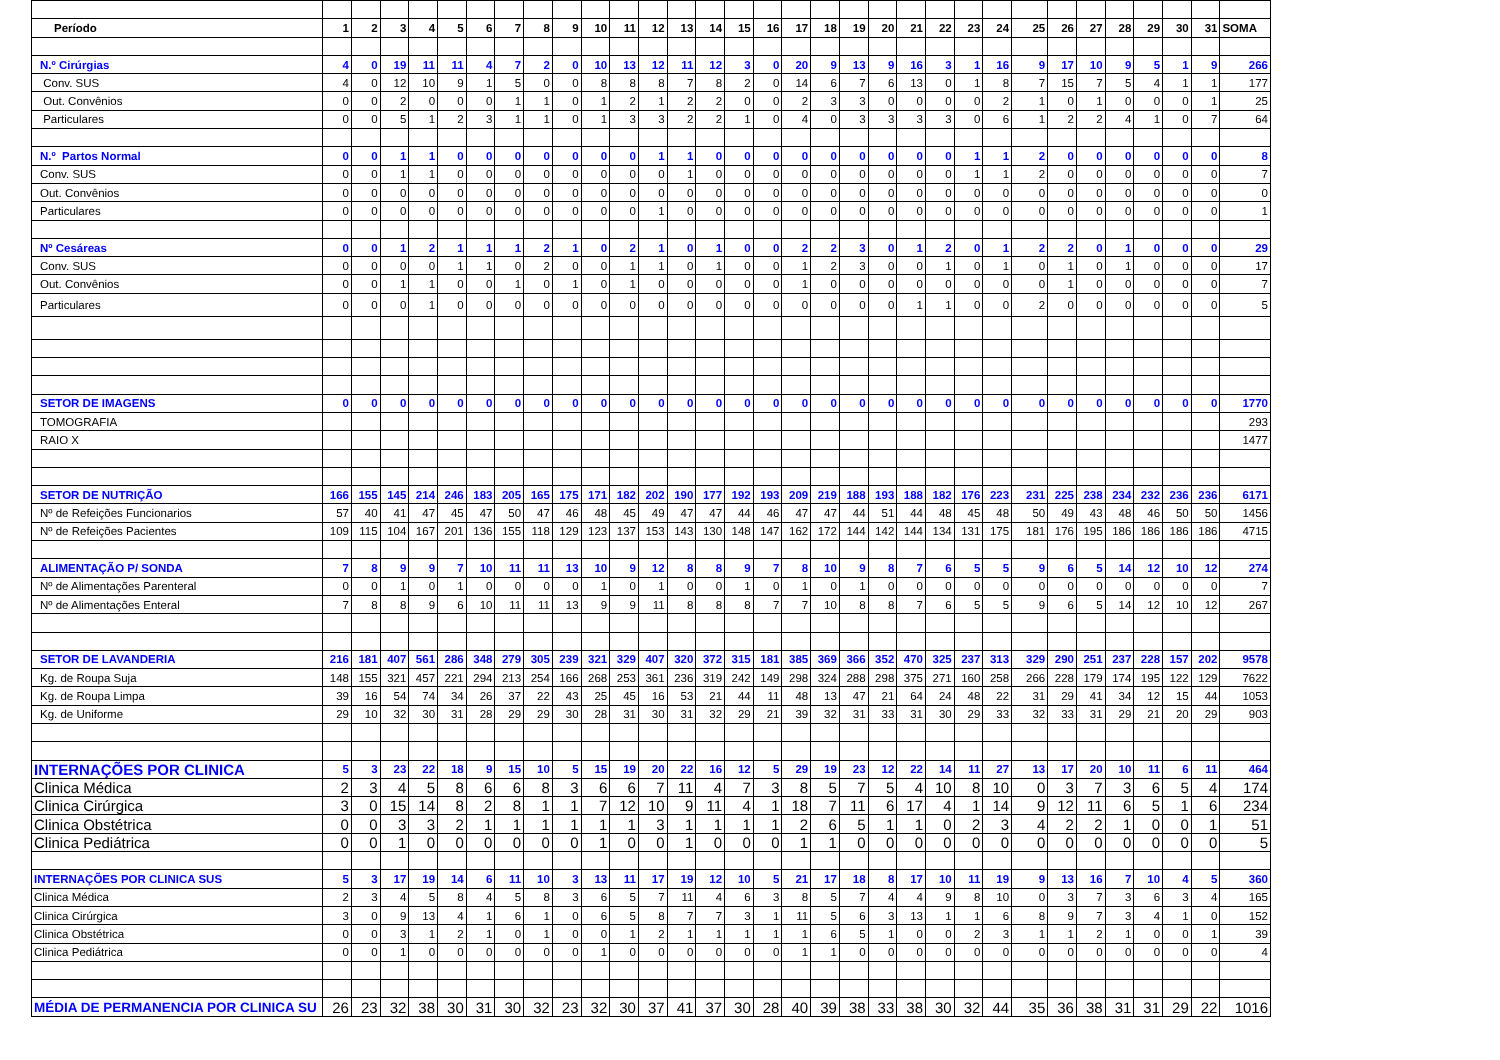| Período | 1 | 2 | 3 | 4 | 5 | 6 | 7 | 8 | 9 | 10 | 11 | 12 | 13 | 14 | 15 | 16 | 17 | 18 | 19 | 20 | 21 | 22 | 23 | 24 | 25 | 26 | 27 | 28 | 29 | 30 | 31 | SOMA |
| --- | --- | --- | --- | --- | --- | --- | --- | --- | --- | --- | --- | --- | --- | --- | --- | --- | --- | --- | --- | --- | --- | --- | --- | --- | --- | --- | --- | --- | --- | --- | --- | --- |
| N.º Cirúrgias | 4 | 0 | 19 | 11 | 11 | 4 | 7 | 2 | 0 | 10 | 13 | 12 | 11 | 12 | 3 | 0 | 20 | 9 | 13 | 9 | 16 | 3 | 1 | 16 | 9 | 17 | 10 | 9 | 5 | 1 | 9 | 266 |
| Conv. SUS | 4 | 0 | 12 | 10 | 9 | 1 | 5 | 0 | 0 | 8 | 8 | 8 | 7 | 8 | 2 | 0 | 14 | 6 | 7 | 6 | 13 | 0 | 1 | 8 | 7 | 15 | 7 | 5 | 4 | 1 | 1 | 177 |
| Out. Convênios | 0 | 0 | 2 | 0 | 0 | 0 | 1 | 1 | 0 | 1 | 2 | 1 | 2 | 2 | 0 | 0 | 2 | 3 | 3 | 0 | 0 | 0 | 0 | 2 | 1 | 0 | 1 | 0 | 0 | 0 | 1 | 25 |
| Particulares | 0 | 0 | 5 | 1 | 2 | 3 | 1 | 1 | 0 | 1 | 3 | 3 | 2 | 2 | 1 | 0 | 4 | 0 | 3 | 3 | 3 | 3 | 0 | 6 | 1 | 2 | 2 | 4 | 1 | 0 | 7 | 64 |
| N.º Partos Normal | 0 | 0 | 1 | 1 | 0 | 0 | 0 | 0 | 0 | 0 | 0 | 1 | 1 | 0 | 0 | 0 | 0 | 0 | 0 | 0 | 0 | 0 | 1 | 1 | 2 | 0 | 0 | 0 | 0 | 0 | 0 | 8 |
| Conv. SUS | 0 | 0 | 1 | 1 | 0 | 0 | 0 | 0 | 0 | 0 | 0 | 0 | 1 | 0 | 0 | 0 | 0 | 0 | 0 | 0 | 0 | 0 | 1 | 1 | 2 | 0 | 0 | 0 | 0 | 0 | 0 | 7 |
| Out. Convênios | 0 | 0 | 0 | 0 | 0 | 0 | 0 | 0 | 0 | 0 | 0 | 0 | 0 | 0 | 0 | 0 | 0 | 0 | 0 | 0 | 0 | 0 | 0 | 0 | 0 | 0 | 0 | 0 | 0 | 0 | 0 | 0 |
| Particulares | 0 | 0 | 0 | 0 | 0 | 0 | 0 | 0 | 0 | 0 | 0 | 1 | 0 | 0 | 0 | 0 | 0 | 0 | 0 | 0 | 0 | 0 | 0 | 0 | 0 | 0 | 0 | 0 | 0 | 0 | 0 | 1 |
| Nº Cesáreas | 0 | 0 | 1 | 2 | 1 | 1 | 1 | 2 | 1 | 0 | 2 | 1 | 0 | 1 | 0 | 0 | 2 | 2 | 3 | 0 | 1 | 2 | 0 | 1 | 2 | 2 | 0 | 1 | 0 | 0 | 0 | 29 |
| Conv. SUS | 0 | 0 | 0 | 0 | 1 | 1 | 0 | 2 | 0 | 0 | 1 | 1 | 0 | 1 | 0 | 0 | 1 | 2 | 3 | 0 | 0 | 1 | 0 | 1 | 0 | 1 | 0 | 1 | 0 | 0 | 0 | 17 |
| Out. Convênios | 0 | 0 | 1 | 1 | 0 | 0 | 1 | 0 | 1 | 0 | 1 | 0 | 0 | 0 | 0 | 0 | 1 | 0 | 0 | 0 | 0 | 0 | 0 | 0 | 0 | 1 | 0 | 0 | 0 | 0 | 0 | 7 |
| Particulares | 0 | 0 | 0 | 1 | 0 | 0 | 0 | 0 | 0 | 0 | 0 | 0 | 0 | 0 | 0 | 0 | 0 | 0 | 0 | 0 | 1 | 1 | 0 | 0 | 2 | 0 | 0 | 0 | 0 | 0 | 0 | 5 |
| SETOR DE IMAGENS | 0 | 0 | 0 | 0 | 0 | 0 | 0 | 0 | 0 | 0 | 0 | 0 | 0 | 0 | 0 | 0 | 0 | 0 | 0 | 0 | 0 | 0 | 0 | 0 | 0 | 0 | 0 | 0 | 0 | 0 | 0 | 1770 |
| TOMOGRAFIA | | | | | | | | | | | | | | | | | | | | | | | | | | | | | | | | 293 |
| RAIO X | | | | | | | | | | | | | | | | | | | | | | | | | | | | | | | | 1477 |
| SETOR DE NUTRIÇÃO | 166 | 155 | 145 | 214 | 246 | 183 | 205 | 165 | 175 | 171 | 182 | 202 | 190 | 177 | 192 | 193 | 209 | 219 | 188 | 193 | 188 | 182 | 176 | 223 | 231 | 225 | 238 | 234 | 232 | 236 | 236 | 6171 |
| Nº de Refeições Funcionarios | 57 | 40 | 41 | 47 | 45 | 47 | 50 | 47 | 46 | 48 | 45 | 49 | 47 | 47 | 44 | 46 | 47 | 47 | 44 | 51 | 44 | 48 | 45 | 48 | 50 | 49 | 43 | 48 | 46 | 50 | 50 | 1456 |
| Nº de Refeições Pacientes | 109 | 115 | 104 | 167 | 201 | 136 | 155 | 118 | 129 | 123 | 137 | 153 | 143 | 130 | 148 | 147 | 162 | 172 | 144 | 142 | 144 | 134 | 131 | 175 | 181 | 176 | 195 | 186 | 186 | 186 | 186 | 4715 |
| ALIMENTAÇÃO P/ SONDA | 7 | 8 | 9 | 9 | 7 | 10 | 11 | 11 | 13 | 10 | 9 | 12 | 8 | 8 | 9 | 7 | 8 | 10 | 9 | 8 | 7 | 6 | 5 | 5 | 9 | 6 | 5 | 14 | 12 | 10 | 12 | 274 |
| Nº de Alimentações Parenteral | 0 | 0 | 1 | 0 | 1 | 0 | 0 | 0 | 0 | 1 | 0 | 1 | 0 | 0 | 1 | 0 | 1 | 0 | 1 | 0 | 0 | 0 | 0 | 0 | 0 | 0 | 0 | 0 | 0 | 0 | 0 | 7 |
| Nº de Alimentações Enteral | 7 | 8 | 8 | 9 | 6 | 10 | 11 | 11 | 13 | 9 | 9 | 11 | 8 | 8 | 8 | 7 | 7 | 10 | 8 | 8 | 7 | 6 | 5 | 5 | 9 | 6 | 5 | 14 | 12 | 10 | 12 | 267 |
| SETOR DE LAVANDERIA | 216 | 181 | 407 | 561 | 286 | 348 | 279 | 305 | 239 | 321 | 329 | 407 | 320 | 372 | 315 | 181 | 385 | 369 | 366 | 352 | 470 | 325 | 237 | 313 | 329 | 290 | 251 | 237 | 228 | 157 | 202 | 9578 |
| Kg. de Roupa Suja | 148 | 155 | 321 | 457 | 221 | 294 | 213 | 254 | 166 | 268 | 253 | 361 | 236 | 319 | 242 | 149 | 298 | 324 | 288 | 298 | 375 | 271 | 160 | 258 | 266 | 228 | 179 | 174 | 195 | 122 | 129 | 7622 |
| Kg. de Roupa Limpa | 39 | 16 | 54 | 74 | 34 | 26 | 37 | 22 | 43 | 25 | 45 | 16 | 53 | 21 | 44 | 11 | 48 | 13 | 47 | 21 | 64 | 24 | 48 | 22 | 31 | 29 | 41 | 34 | 12 | 15 | 44 | 1053 |
| Kg. de Uniforme | 29 | 10 | 32 | 30 | 31 | 28 | 29 | 29 | 30 | 28 | 31 | 30 | 31 | 32 | 29 | 21 | 39 | 32 | 31 | 33 | 31 | 30 | 29 | 33 | 32 | 33 | 31 | 29 | 21 | 20 | 29 | 903 |
| INTERNAÇÕES POR CLINICA | 5 | 3 | 23 | 22 | 18 | 9 | 15 | 10 | 5 | 15 | 19 | 20 | 22 | 16 | 12 | 5 | 29 | 19 | 23 | 12 | 22 | 14 | 11 | 27 | 13 | 17 | 20 | 10 | 11 | 6 | 11 | 464 |
| Clinica Médica | 2 | 3 | 4 | 5 | 8 | 6 | 6 | 8 | 3 | 6 | 6 | 7 | 11 | 4 | 7 | 3 | 8 | 5 | 7 | 5 | 4 | 10 | 8 | 10 | 0 | 3 | 7 | 3 | 6 | 5 | 4 | 174 |
| Clinica Cirúrgica | 3 | 0 | 15 | 14 | 8 | 2 | 8 | 1 | 1 | 7 | 12 | 10 | 9 | 11 | 4 | 1 | 18 | 7 | 11 | 6 | 17 | 4 | 1 | 14 | 9 | 12 | 11 | 6 | 5 | 1 | 6 | 234 |
| Clinica Obstétrica | 0 | 0 | 3 | 3 | 2 | 1 | 1 | 1 | 1 | 1 | 1 | 3 | 1 | 1 | 1 | 1 | 2 | 6 | 5 | 1 | 1 | 0 | 2 | 3 | 4 | 2 | 2 | 1 | 0 | 0 | 1 | 51 |
| Clinica Pediátrica | 0 | 0 | 1 | 0 | 0 | 0 | 0 | 0 | 0 | 1 | 0 | 0 | 1 | 0 | 0 | 0 | 1 | 1 | 0 | 0 | 0 | 0 | 0 | 0 | 0 | 0 | 0 | 0 | 0 | 0 | 0 | 5 |
| INTERNAÇÕES POR CLINICA SUS | 5 | 3 | 17 | 19 | 14 | 6 | 11 | 10 | 3 | 13 | 11 | 17 | 19 | 12 | 10 | 5 | 21 | 17 | 18 | 8 | 17 | 10 | 11 | 19 | 9 | 13 | 16 | 7 | 10 | 4 | 5 | 360 |
| Clinica Médica | 2 | 3 | 4 | 5 | 8 | 4 | 5 | 8 | 3 | 6 | 5 | 7 | 11 | 4 | 6 | 3 | 8 | 5 | 7 | 4 | 4 | 9 | 8 | 10 | 0 | 3 | 7 | 3 | 6 | 3 | 4 | 165 |
| Clinica Cirúrgica | 3 | 0 | 9 | 13 | 4 | 1 | 6 | 1 | 0 | 6 | 5 | 8 | 7 | 7 | 3 | 1 | 11 | 5 | 6 | 3 | 13 | 1 | 1 | 6 | 8 | 9 | 7 | 3 | 4 | 1 | 0 | 152 |
| Clinica Obstétrica | 0 | 0 | 3 | 1 | 2 | 1 | 0 | 1 | 0 | 0 | 1 | 2 | 1 | 1 | 1 | 1 | 1 | 6 | 5 | 1 | 0 | 0 | 2 | 3 | 1 | 1 | 2 | 1 | 0 | 0 | 1 | 39 |
| Clinica Pediátrica | 0 | 0 | 1 | 0 | 0 | 0 | 0 | 0 | 0 | 1 | 0 | 0 | 0 | 0 | 0 | 0 | 1 | 1 | 0 | 0 | 0 | 0 | 0 | 0 | 0 | 0 | 0 | 0 | 0 | 0 | 0 | 4 |
| MÉDIA DE PERMANENCIA POR CLINICA SU | 26 | 23 | 32 | 38 | 30 | 31 | 30 | 32 | 23 | 32 | 30 | 37 | 41 | 37 | 30 | 28 | 40 | 39 | 38 | 33 | 38 | 30 | 32 | 44 | 35 | 36 | 38 | 31 | 31 | 29 | 22 | 1016 |